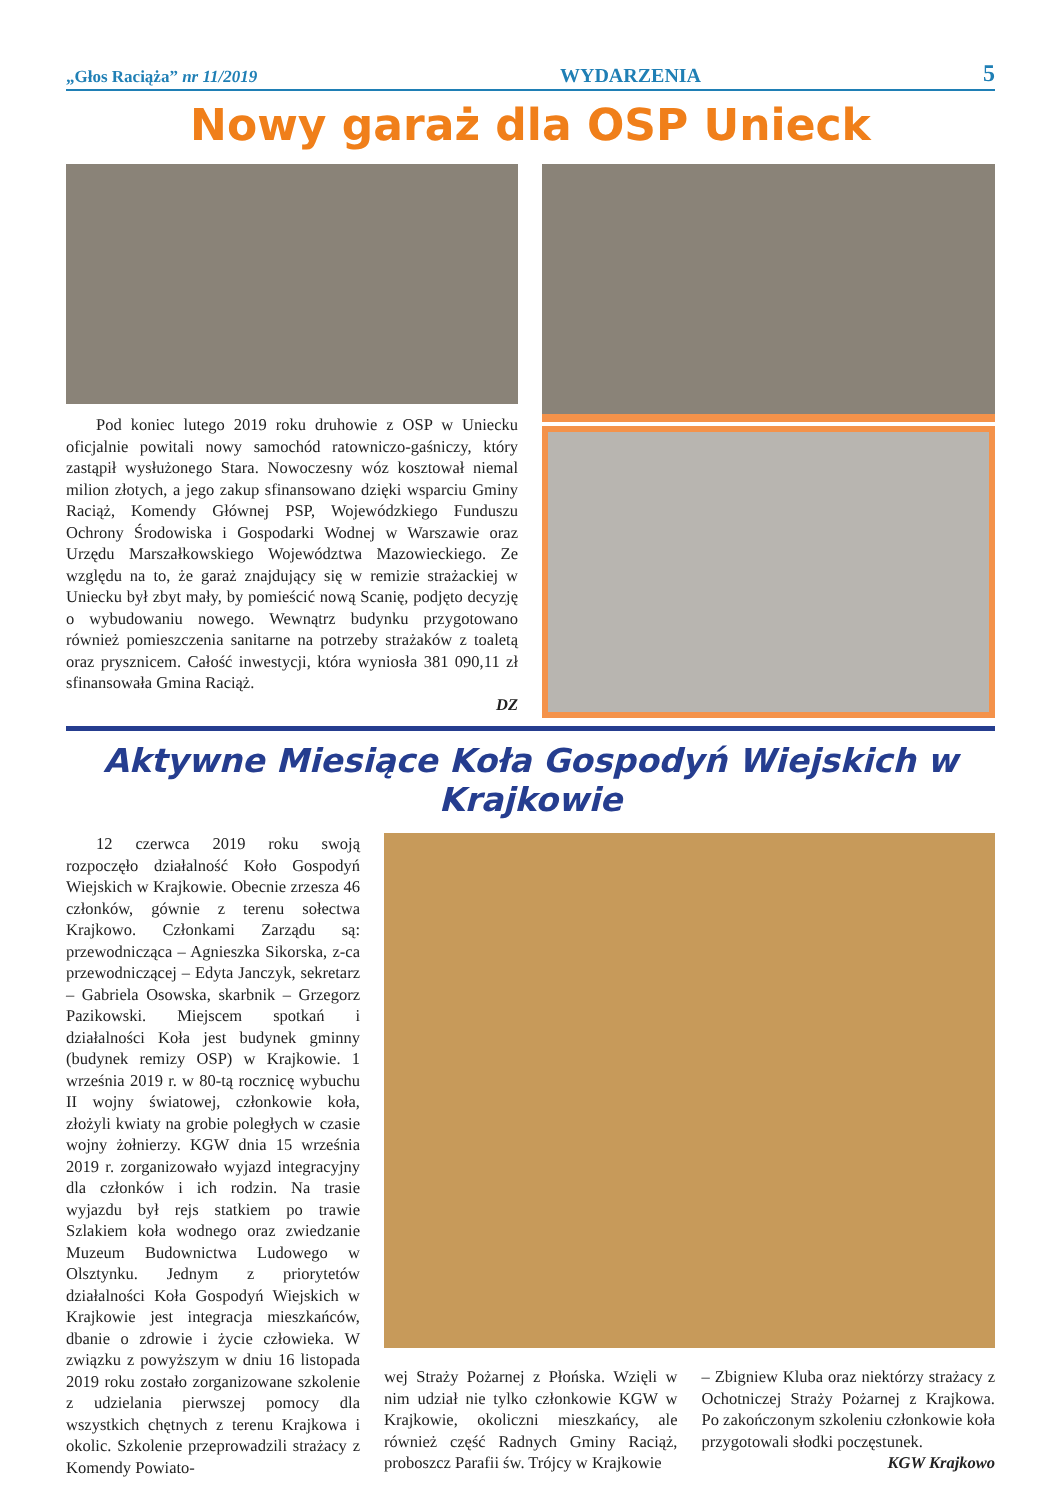„Głos Raciąża” nr 11/2019 WYDARZENIA 5
Nowy garaż dla OSP Unieck
Pod koniec lutego 2019 roku druhowie z OSP w Uniecku oficjalnie powitali nowy samochód ratowniczo-gaśniczy, który zastąpił wysłużonego Stara. Nowoczesny wóz kosztował niemal milion złotych, a jego zakup sfinansowano dzięki wsparciu Gminy Raciąż, Komendy Głównej PSP, Wojewódzkiego Funduszu Ochrony Środowiska i Gospodarki Wodnej w Warszawie oraz Urzędu Marszałkowskiego Województwa Mazowieckiego. Ze względu na to, że garaż znajdujący się w remizie strażackiej w Uniecku był zbyt mały, by pomieścić nową Scanię, podjęto decyzję o wybudowaniu nowego. Wewnątrz budynku przygotowano również pomieszczenia sanitarne na potrzeby strażaków z toaletą oraz prysznicem. Całość inwestycji, która wyniosła 381 090,11 zł sfinansowała Gmina Raciąż.
DZ
Aktywne Miesiące Koła Gospodyń Wiejskich w Krajkowie
12 czerwca 2019 roku swoją rozpoczęło działalność Koło Gospodyń Wiejskich w Krajkowie. Obecnie zrzesza 46 członków, gównie z terenu sołectwa Krajkowo. Członkami Zarządu są: przewodnicząca – Agnieszka Sikorska, z-ca przewodniczącej – Edyta Janczyk, sekretarz – Gabriela Osowska, skarbnik – Grzegorz Pazikowski. Miejscem spotkań i działalności Koła jest budynek gminny (budynek remizy OSP) w Krajkowie. 1 września 2019 r. w 80-tą rocznicę wybuchu II wojny światowej, członkowie koła, złożyli kwiaty na grobie poległych w czasie wojny żołnierzy. KGW dnia 15 września 2019 r. zorganizowało wyjazd integracyjny dla członków i ich rodzin. Na trasie wyjazdu był rejs statkiem po trawie Szlakiem koła wodnego oraz zwiedzanie Muzeum Budownictwa Ludowego w Olsztynku. Jednym z priorytetów działalności Koła Gospodyń Wiejskich w Krajkowie jest integracja mieszkańców, dbanie o zdrowie i życie człowieka. W związku z powyższym w dniu 16 listopada 2019 roku zostało zorganizowane szkolenie z udzielania pierwszej pomocy dla wszystkich chętnych z terenu Krajkowa i okolic. Szkolenie przeprowadzili strażacy z Komendy Powiato-
wej Straży Pożarnej z Płońska. Wzięli w nim udział nie tylko członkowie KGW w Krajkowie, okoliczni mieszkańcy, ale również część Radnych Gminy Raciąż, proboszcz Parafii św. Trójcy w Krajkowie
– Zbigniew Kluba oraz niektórzy strażacy z Ochotniczej Straży Pożarnej z Krajkowa. Po zakończonym szkoleniu członkowie koła przygotowali słodki poczęstunek.
KGW Krajkowo